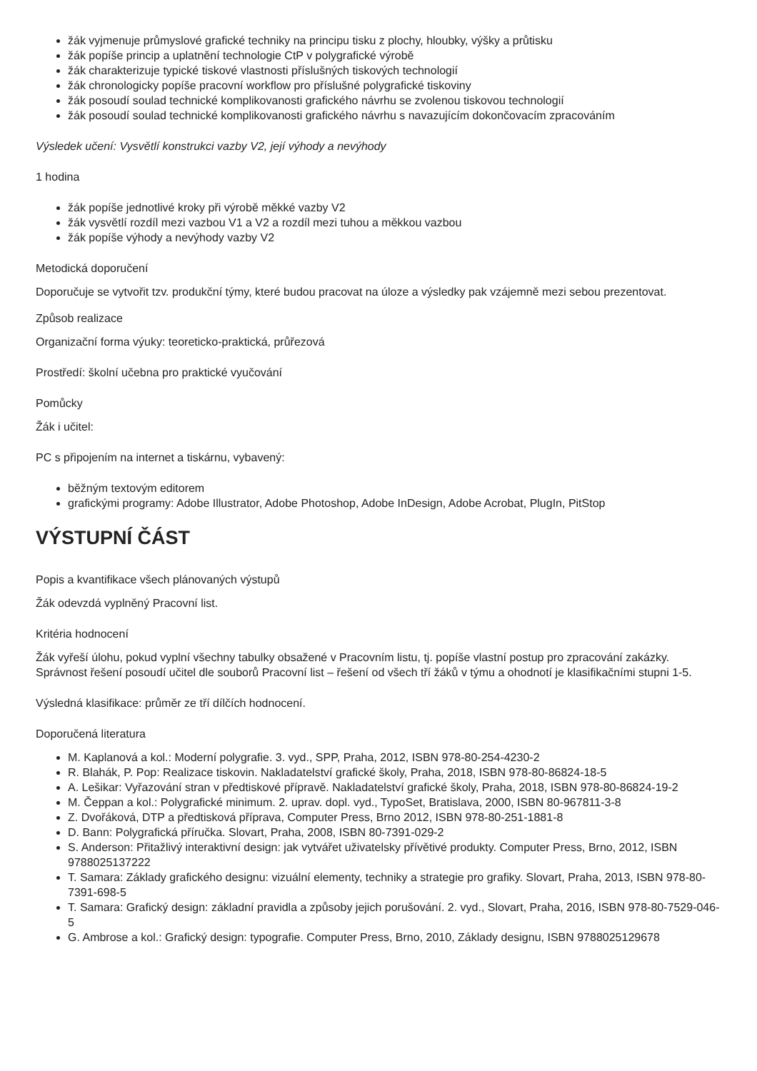žák vyjmenuje průmyslové grafické techniky na principu tisku z plochy, hloubky, výšky a průtisku
žák popíše princip a uplatnění technologie CtP v polygrafické výrobě
žák charakterizuje typické tiskové vlastnosti příslušných tiskových technologií
žák chronologicky popíše pracovní workflow pro příslušné polygrafické tiskoviny
žák posoudí soulad technické komplikovanosti grafického návrhu se zvolenou tiskovou technologií
žák posoudí soulad technické komplikovanosti grafického návrhu s navazujícím dokončovacím zpracováním
Výsledek učení: Vysvětlí konstrukci vazby V2, její výhody a nevýhody
1 hodina
žák popíše jednotlivé kroky při výrobě měkké vazby V2
žák vysvětlí rozdíl mezi vazbou V1 a V2 a rozdíl mezi tuhou a měkkou vazbou
žák popíše výhody a nevýhody vazby V2
Metodická doporučení
Doporučuje se vytvořit tzv. produkční týmy, které budou pracovat na úloze a výsledky pak vzájemně mezi sebou prezentovat.
Způsob realizace
Organizační forma výuky: teoreticko-praktická, průřezová
Prostředí: školní učebna pro praktické vyučování
Pomůcky
Žák i učitel:
PC s připojením na internet a tiskárnu, vybavený:
běžným textovým editorem
grafickými programy: Adobe Illustrator, Adobe Photoshop, Adobe InDesign, Adobe Acrobat, PlugIn, PitStop
VÝSTUPNÍ ČÁST
Popis a kvantifikace všech plánovaných výstupů
Žák odevzdá vyplněný Pracovní list.
Kritéria hodnocení
Žák vyřeší úlohu, pokud vyplní všechny tabulky obsažené v Pracovním listu, tj. popíše vlastní postup pro zpracování zakázky. Správnost řešení posoudí učitel dle souborů Pracovní list – řešení od všech tří žáků v týmu a ohodnotí je klasifikačními stupni 1-5.
Výsledná klasifikace: průměr ze tří dílčích hodnocení.
Doporučená literatura
M. Kaplanová a kol.: Moderní polygrafie. 3. vyd., SPP, Praha, 2012, ISBN 978-80-254-4230-2
R. Blahák, P. Pop: Realizace tiskovin. Nakladatelství grafické školy, Praha, 2018, ISBN 978-80-86824-18-5
A. Lešikar: Vyřazování stran v předtiskové přípravě. Nakladatelství grafické školy, Praha, 2018, ISBN 978-80-86824-19-2
M. Čeppan a kol.: Polygrafické minimum. 2. uprav. dopl. vyd., TypoSet, Bratislava, 2000, ISBN 80-967811-3-8
Z. Dvořáková, DTP a předtisková příprava, Computer Press, Brno 2012, ISBN 978-80-251-1881-8
D. Bann: Polygrafická příručka. Slovart, Praha, 2008, ISBN 80-7391-029-2
S. Anderson: Přitažlivý interaktivní design: jak vytvářet uživatelsky přívětivé produkty. Computer Press, Brno, 2012, ISBN 9788025137222
T. Samara: Základy grafického designu: vizuální elementy, techniky a strategie pro grafiky. Slovart, Praha, 2013, ISBN 978-80-7391-698-5
T. Samara: Grafický design: základní pravidla a způsoby jejich porušování. 2. vyd., Slovart, Praha, 2016, ISBN 978-80-7529-046-5
G. Ambrose a kol.: Grafický design: typografie. Computer Press, Brno, 2010, Základy designu, ISBN 9788025129678